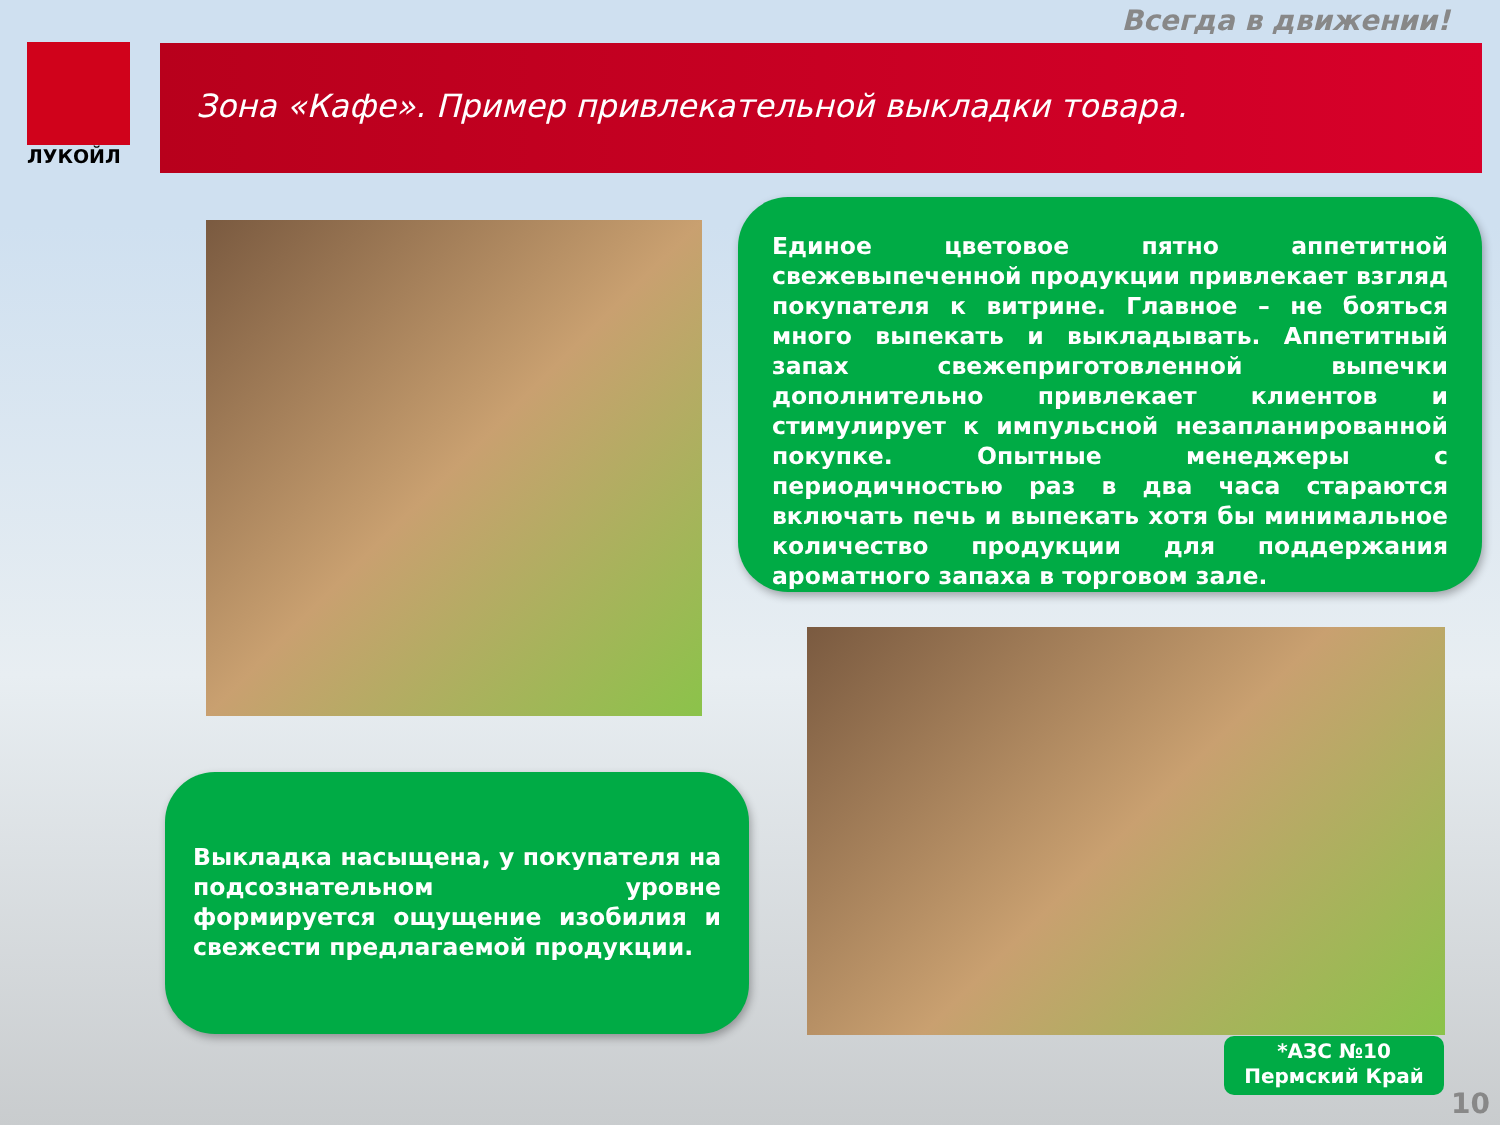Всегда в движении!
ЛУКОЙЛ Зона «Кафе». Пример привлекательной выкладки товара.
Единое цветовое пятно аппетитной свежевыпеченной продукции привлекает взгляд покупателя к витрине. Главное – не бояться много выпекать и выкладывать. Аппетитный запах свежеприготовленной выпечки дополнительно привлекает клиентов и стимулирует к импульсной незапланированной покупке. Опытные менеджеры с периодичностью раз в два часа стараются включать печь и выпекать хотя бы минимальное количество продукции для поддержания ароматного запаха в торговом зале.
Выкладка насыщена, у покупателя на подсознательном уровне формируется ощущение изобилия и свежести предлагаемой продукции.
*АЗС №10
Пермский Край
10